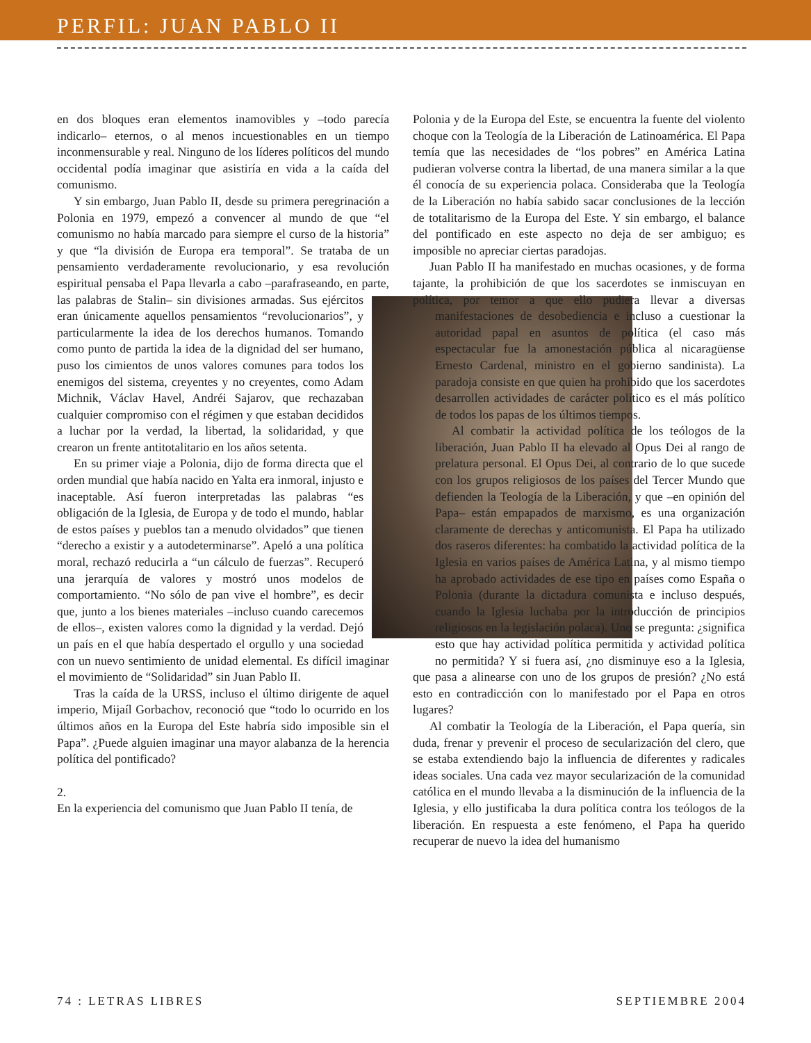PERFIL: JUAN PABLO II
en dos bloques eran elementos inamovibles y –todo parecía indicarlo– eternos, o al menos incuestionables en un tiempo inconmensurable y real. Ninguno de los líderes políticos del mundo occidental podía imaginar que asistiría en vida a la caída del comunismo.
Y sin embargo, Juan Pablo II, desde su primera peregrinación a Polonia en 1979, empezó a convencer al mundo de que “el comunismo no había marcado para siempre el curso de la historia” y que “la división de Europa era temporal”. Se trataba de un pensamiento verdaderamente revolucionario, y esa revolución espiritual pensaba el Papa llevarla a cabo –parafraseando, en parte, las palabras de Stalin– sin divisiones armadas. Sus ejércitos eran únicamente aquellos pensamientos “revolucionarios”, y particularmente la idea de los derechos humanos. Tomando como punto de partida la idea de la dignidad del ser humano, puso los cimientos de unos valores comunes para todos los enemigos del sistema, creyentes y no creyentes, como Adam Michnik, Václav Havel, Andréi Sajarov, que rechazaban cualquier compromiso con el régimen y que estaban decididos a luchar por la verdad, la libertad, la solidaridad, y que crearon un frente antitotalitario en los años setenta.
En su primer viaje a Polonia, dijo de forma directa que el orden mundial que había nacido en Yalta era inmoral, injusto e inaceptable. Así fueron interpretadas las palabras “es obligación de la Iglesia, de Europa y de todo el mundo, hablar de estos países y pueblos tan a menudo olvidados” que tienen “derecho a existir y a autodeterminarse”. Apeló a una política moral, rechazó reducirla a “un cálculo de fuerzas”. Recuperó una jerarquía de valores y mostró unos modelos de comportamiento. “No sólo de pan vive el hombre”, es decir que, junto a los bienes materiales –incluso cuando carecemos de ellos–, existen valores como la dignidad y la verdad. Dejó un país en el que había despertado el orgullo y una sociedad con un nuevo sentimiento de unidad elemental. Es difícil imaginar el movimiento de “Solidaridad” sin Juan Pablo II.
Tras la caída de la URSS, incluso el último dirigente de aquel imperio, Mijaíl Gorbachov, reconoció que “todo lo ocurrido en los últimos años en la Europa del Este habría sido imposible sin el Papa”. ¿Puede alguien imaginar una mayor alabanza de la herencia política del pontificado?
2.
En la experiencia del comunismo que Juan Pablo II tenía, de
Polonia y de la Europa del Este, se encuentra la fuente del violento choque con la Teología de la Liberación de Latinoamérica. El Papa temía que las necesidades de “los pobres” en América Latina pudieran volverse contra la libertad, de una manera similar a la que él conocía de su experiencia polaca. Consideraba que la Teología de la Liberación no había sabido sacar conclusiones de la lección de totalitarismo de la Europa del Este. Y sin embargo, el balance del pontificado en este aspecto no deja de ser ambiguo; es imposible no apreciar ciertas paradojas.
Juan Pablo II ha manifestado en muchas ocasiones, y de forma tajante, la prohibición de que los sacerdotes se inmiscuyan en política, por temor a que ello pudiera llevar a diversas manifes taciones de desobediencia e incluso a cuestionar la autoridad papal en asuntos de política (el caso más espectacular fue la amonestación pública al nicaragüense Ernesto Cardenal, ministro en el gobierno sandinista). La paradoja consiste en que quien ha prohibido que los sacerdotes desarrollen actividades de carácter político es el más político de todos los papas de los últimos tiempos.
Al combatir la actividad política de los teólogos de la liberación, Juan Pablo II ha elevado al Opus Dei al rango de prelatura personal. El Opus Dei, al contrario de lo que sucede con los grupos religiosos de los países del Tercer Mundo que defienden la Teología de la Liberación, y que –en opinión del Papa– están empapados de marxismo, es una organización claramente de derechas y anticomunista. El Papa ha utilizado dos raseros diferentes: ha combatido la actividad política de la Iglesia en varios países de América Latina, y al mismo tiempo ha aprobado actividades de ese tipo en países como España o Polonia (durante la dictadura comunista e incluso después, cuando la Iglesia luchaba por la introducción de principios religiosos en la legislación polaca). Uno se pregunta: ¿significa esto que hay actividad política permitida y actividad política no permitida? Y si fuera así, ¿no disminuye eso a la Iglesia, que pasa a alinearse con uno de los grupos de presión? ¿No está esto en contradicción con lo manifestado por el Papa en otros lugares?
Al combatir la Teología de la Liberación, el Papa quería, sin duda, frenar y prevenir el proceso de secularización del clero, que se estaba extendiendo bajo la influencia de diferentes y radicales ideas sociales. Una cada vez mayor secularización de la comunidad católica en el mundo llevaba a la disminución de la influencia de la Iglesia, y ello justificaba la dura política contra los teólogos de la liberación. En respuesta a este fenómeno, el Papa ha querido recuperar de nuevo la idea del humanismo
74 : LETRAS LIBRES SEPTIEMBRE 2004